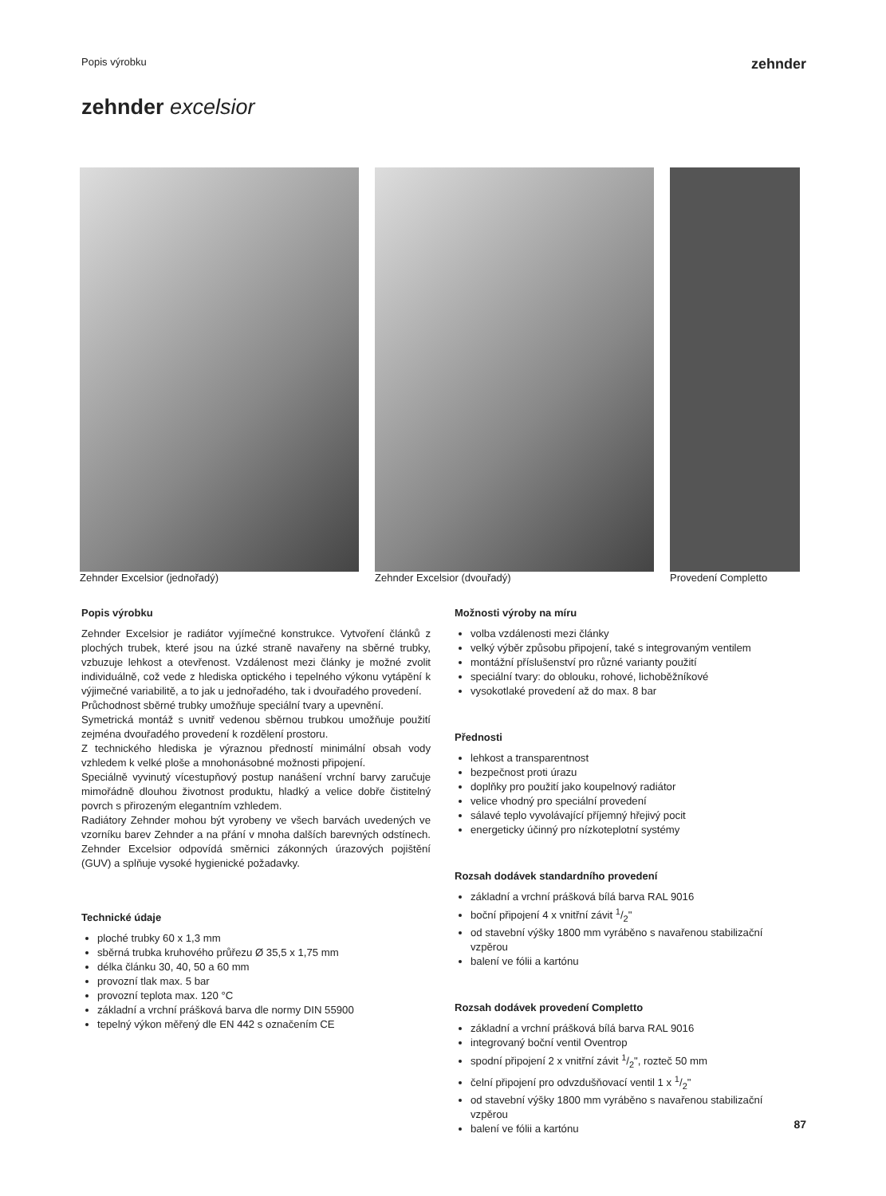Popis výrobku zehnder
zehnder excelsior
Zehnder Excelsior (jednořadý) Zehnder Excelsior (dvouřadý) Provedení Completto
Popis výrobku
Zehnder Excelsior je radiátor vyjímečné konstrukce. Vytvoření článků z plochých trubek, které jsou na úzké straně navařeny na sběrné trubky, vzbuzuje lehkost a otevřenost. Vzdálenost mezi články je možné zvolit individuálně, což vede z hlediska optického i tepelného výkonu vytápění k výjimečné variabilitě, a to jak u jednořadého, tak i dvouřadého provedení.
Průchodnost sběrné trubky umožňuje speciální tvary a upevnění.
Symetrická montáž s uvnitř vedenou sběrnou trubkou umožňuje použití zejména dvouřadého provedení k rozdělení prostoru.
Z technického hlediska je výraznou předností minimální obsah vody vzhledem k velké ploše a mnohonásobné možnosti připojení.
Speciálně vyvinutý vícestupňový postup nanášení vrchní barvy zaručuje mimořádně dlouhou životnost produktu, hladký a velice dobře čistitelný povrch s přirozeným elegantním vzhledem.
Radiátory Zehnder mohou být vyrobeny ve všech barvách uvedených ve vzorníku barev Zehnder a na přání v mnoha dalších barevných odstínech. Zehnder Excelsior odpovídá směrnici zákonných úrazových pojištění (GUV) a splňuje vysoké hygienické požadavky.
Technické údaje
ploché trubky 60 x 1,3 mm
sběrná trubka kruhového průřezu Ø 35,5 x 1,75 mm
délka článku 30, 40, 50 a 60 mm
provozní tlak max. 5 bar
provozní teplota max. 120 °C
základní a vrchní prášková barva dle normy DIN 55900
tepelný výkon měřený dle EN 442 s označením CE
Možnosti výroby na míru
volba vzdálenosti mezi články
velký výběr způsobu připojení, také s integrovaným ventilem
montážní příslušenství pro různé varianty použití
speciální tvary: do oblouku, rohové, lichoběžníkové
vysokotlaké provedení až do max. 8 bar
Přednosti
lehkost a transparentnost
bezpečnost proti úrazu
doplňky pro použití jako koupelnový radiátor
velice vhodný pro speciální provedení
sálavé teplo vyvolávající příjemný hřejivý pocit
energeticky účinný pro nízkoteplotní systémy
Rozsah dodávek standardního provedení
základní a vrchní prášková bílá barva RAL 9016
boční připojení 4 x vnitřní závit 1/2"
od stavební výšky 1800 mm vyráběno s navařenou stabilizační vzpěrou
balení ve fólii a kartónu
Rozsah dodávek provedení Completto
základní a vrchní prášková bílá barva RAL 9016
integrovaný boční ventil Oventrop
spodní připojení 2 x vnitřní závit 1/2", rozteč 50 mm
čelní připojení pro odvzdušňovací ventil 1 x 1/2"
od stavební výšky 1800 mm vyráběno s navařenou stabilizační vzpěrou
balení ve fólii a kartónu
87